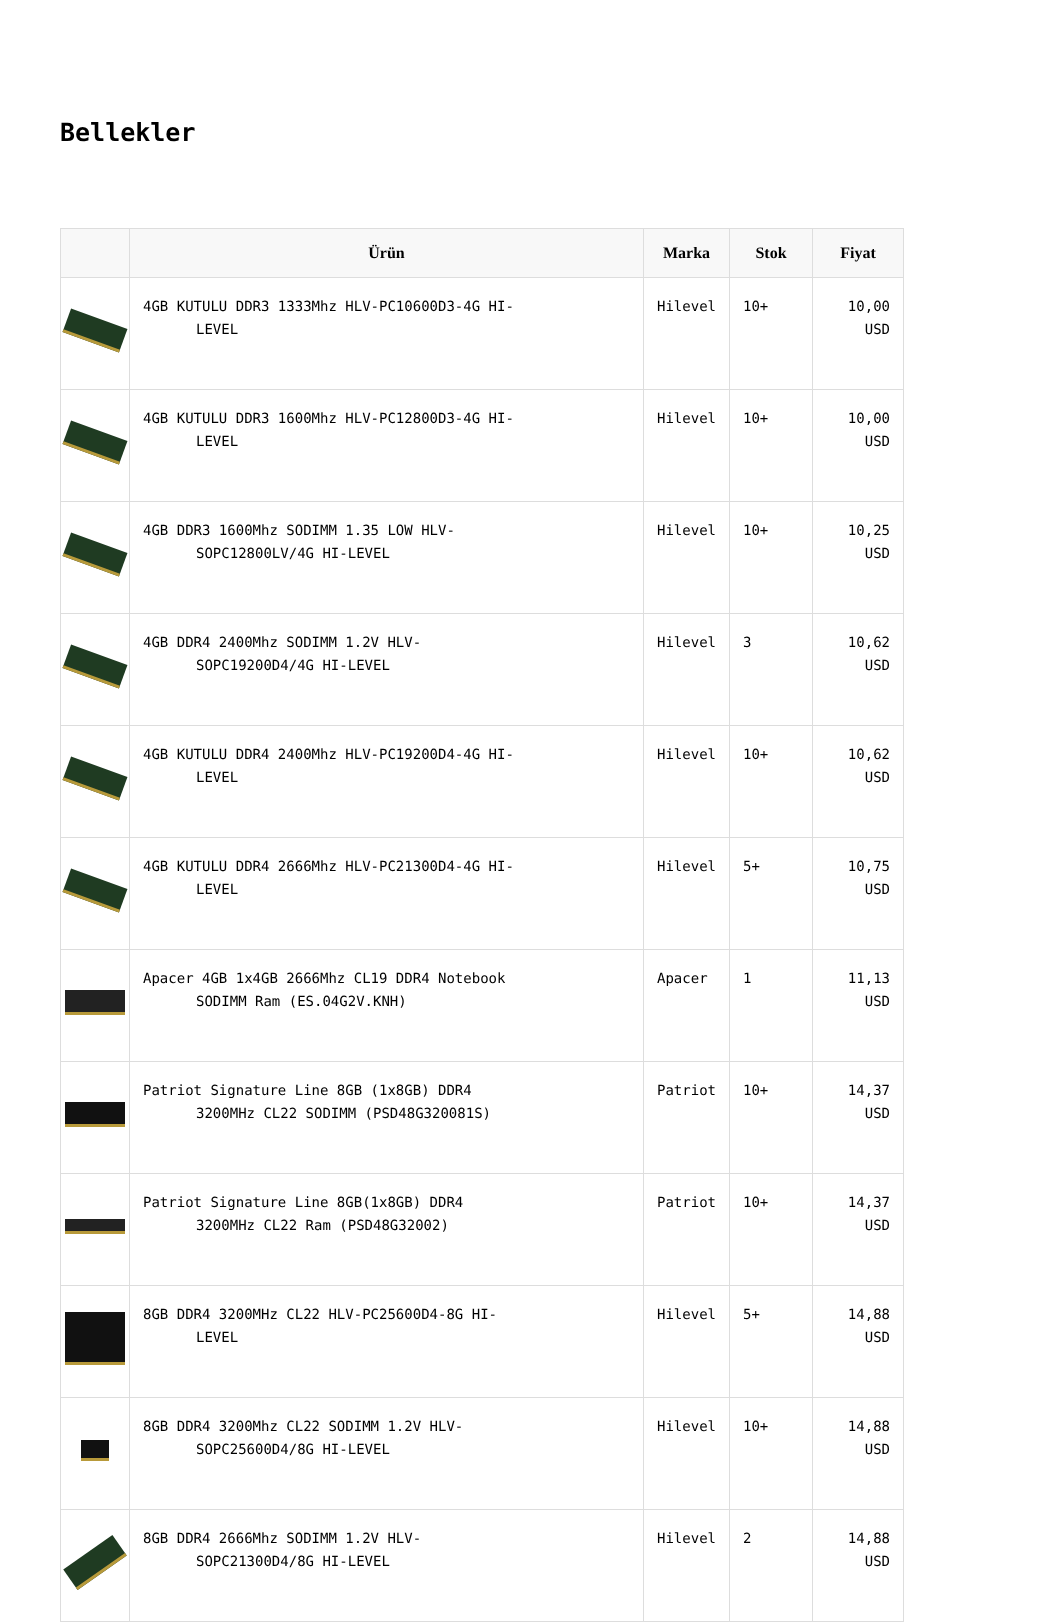Bellekler
| | Ürün | Marka | Stok | Fiyat |
| --- | --- | --- | --- | --- |
| | 4GB KUTULU DDR3 1333Mhz HLV-PC10600D3-4G HI- LEVEL | Hilevel | 10+ | 10,00 USD |
| | 4GB KUTULU DDR3 1600Mhz HLV-PC12800D3-4G HI- LEVEL | Hilevel | 10+ | 10,00 USD |
| | 4GB DDR3 1600Mhz SODIMM 1.35 LOW HLV- SOPC12800LV/4G HI-LEVEL | Hilevel | 10+ | 10,25 USD |
| | 4GB DDR4 2400Mhz SODIMM 1.2V HLV- SOPC19200D4/4G HI-LEVEL | Hilevel | 3 | 10,62 USD |
| | 4GB KUTULU DDR4 2400Mhz HLV-PC19200D4-4G HI- LEVEL | Hilevel | 10+ | 10,62 USD |
| | 4GB KUTULU DDR4 2666Mhz HLV-PC21300D4-4G HI- LEVEL | Hilevel | 5+ | 10,75 USD |
| | Apacer 4GB 1x4GB 2666Mhz CL19 DDR4 Notebook SODIMM Ram (ES.04G2V.KNH) | Apacer | 1 | 11,13 USD |
| | Patriot Signature Line 8GB (1x8GB) DDR4 3200MHz CL22 SODIMM (PSD48G320081S) | Patriot | 10+ | 14,37 USD |
| | Patriot Signature Line 8GB(1x8GB) DDR4 3200MHz CL22 Ram (PSD48G32002) | Patriot | 10+ | 14,37 USD |
| | 8GB DDR4 3200MHz CL22 HLV-PC25600D4-8G HI- LEVEL | Hilevel | 5+ | 14,88 USD |
| | 8GB DDR4 3200Mhz CL22 SODIMM 1.2V HLV- SOPC25600D4/8G HI-LEVEL | Hilevel | 10+ | 14,88 USD |
| | 8GB DDR4 2666Mhz SODIMM 1.2V HLV- SOPC21300D4/8G HI-LEVEL | Hilevel | 2 | 14,88 USD |